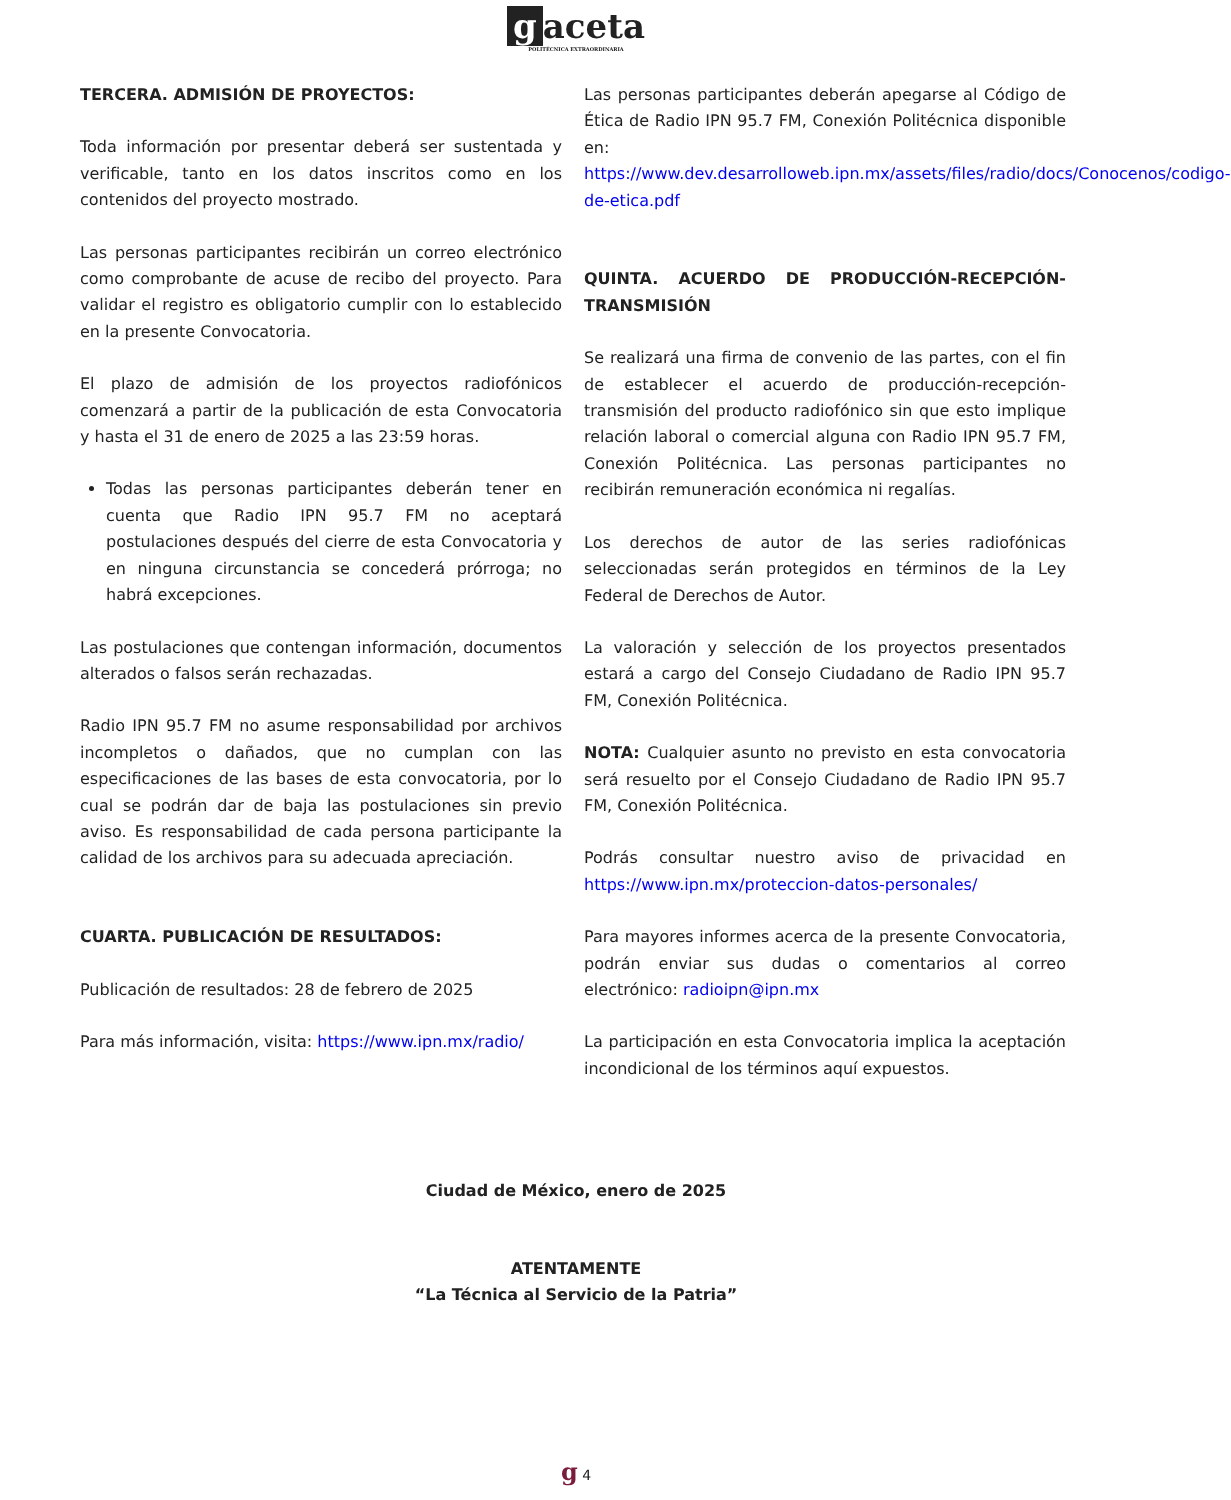gaceta POLITÉCNICA EXTRAORDINARIA
TERCERA. ADMISIÓN DE PROYECTOS:
Toda información por presentar deberá ser sustentada y verificable, tanto en los datos inscritos como en los contenidos del proyecto mostrado.
Las personas participantes recibirán un correo electrónico como comprobante de acuse de recibo del proyecto. Para validar el registro es obligatorio cumplir con lo establecido en la presente Convocatoria.
El plazo de admisión de los proyectos radiofónicos comenzará a partir de la publicación de esta Convocatoria y hasta el 31 de enero de 2025 a las 23:59 horas.
Todas las personas participantes deberán tener en cuenta que Radio IPN 95.7 FM no aceptará postulaciones después del cierre de esta Convocatoria y en ninguna circunstancia se concederá prórroga; no habrá excepciones.
Las postulaciones que contengan información, documentos alterados o falsos serán rechazadas.
Radio IPN 95.7 FM no asume responsabilidad por archivos incompletos o dañados, que no cumplan con las especificaciones de las bases de esta convocatoria, por lo cual se podrán dar de baja las postulaciones sin previo aviso. Es responsabilidad de cada persona participante la calidad de los archivos para su adecuada apreciación.
CUARTA. PUBLICACIÓN DE RESULTADOS:
Publicación de resultados: 28 de febrero de 2025
Para más información, visita: https://www.ipn.mx/radio/
Las personas participantes deberán apegarse al Código de Ética de Radio IPN 95.7 FM, Conexión Politécnica disponible en: https://www.dev.desarrolloweb.ipn.mx/assets/files/radio/docs/Conocenos/codigo-de-etica.pdf
QUINTA. ACUERDO DE PRODUCCIÓN-RECEPCIÓN-TRANSMISIÓN
Se realizará una firma de convenio de las partes, con el fin de establecer el acuerdo de producción-recepción-transmisión del producto radiofónico sin que esto implique relación laboral o comercial alguna con Radio IPN 95.7 FM, Conexión Politécnica. Las personas participantes no recibirán remuneración económica ni regalías.
Los derechos de autor de las series radiofónicas seleccionadas serán protegidos en términos de la Ley Federal de Derechos de Autor.
La valoración y selección de los proyectos presentados estará a cargo del Consejo Ciudadano de Radio IPN 95.7 FM, Conexión Politécnica.
NOTA: Cualquier asunto no previsto en esta convocatoria será resuelto por el Consejo Ciudadano de Radio IPN 95.7 FM, Conexión Politécnica.
Podrás consultar nuestro aviso de privacidad en https://www.ipn.mx/proteccion-datos-personales/
Para mayores informes acerca de la presente Convocatoria, podrán enviar sus dudas o comentarios al correo electrónico: radioipn@ipn.mx
La participación en esta Convocatoria implica la aceptación incondicional de los términos aquí expuestos.
Ciudad de México, enero de 2025
ATENTAMENTE
“La Técnica al Servicio de la Patria”
g 4